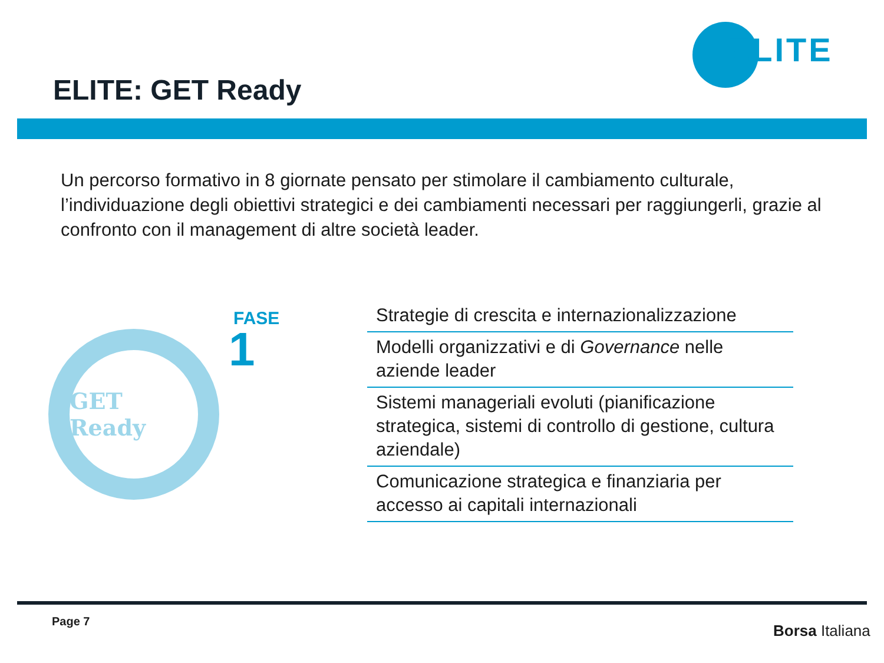ELITE
ELITE: GET Ready
Un percorso formativo in 8 giornate pensato per stimolare il cambiamento culturale, l’individuazione degli obiettivi strategici e dei cambiamenti necessari per raggiungerli, grazie al confronto con il management di altre società leader.
GET Ready
FASE
1
Strategie di crescita e internazionalizzazione
Modelli organizzativi e di Governance nelle aziende leader
Sistemi manageriali evoluti (pianificazione strategica, sistemi di controllo di gestione, cultura aziendale)
Comunicazione strategica e finanziaria per accesso ai capitali internazionali
Page 7
Borsa Italiana